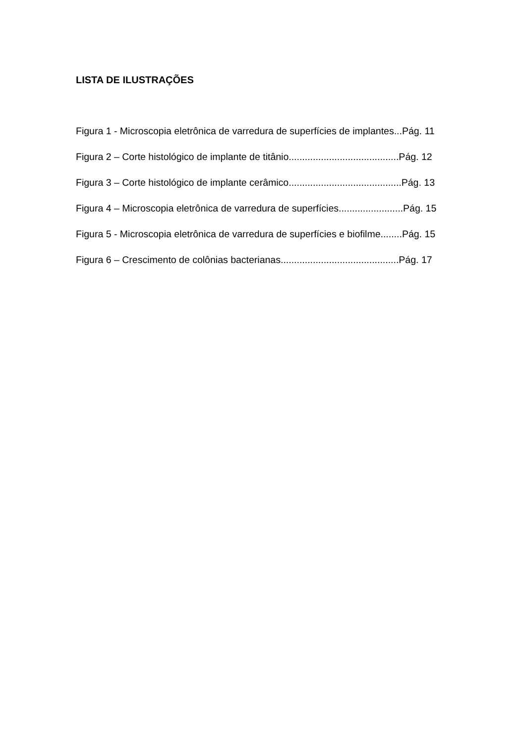LISTA DE ILUSTRAÇÕES
Figura 1 - Microscopia eletrônica de varredura de superfícies de implantes...Pág. 11
Figura 2 – Corte histológico de implante de titânio.........................................Pág. 12
Figura 3 – Corte histológico de implante cerâmico..........................................Pág. 13
Figura 4 – Microscopia eletrônica de varredura de superfícies........................Pág. 15
Figura 5 - Microscopia eletrônica de varredura de superfícies e biofilme........Pág. 15
Figura 6 – Crescimento de colônias bacterianas............................................Pág. 17